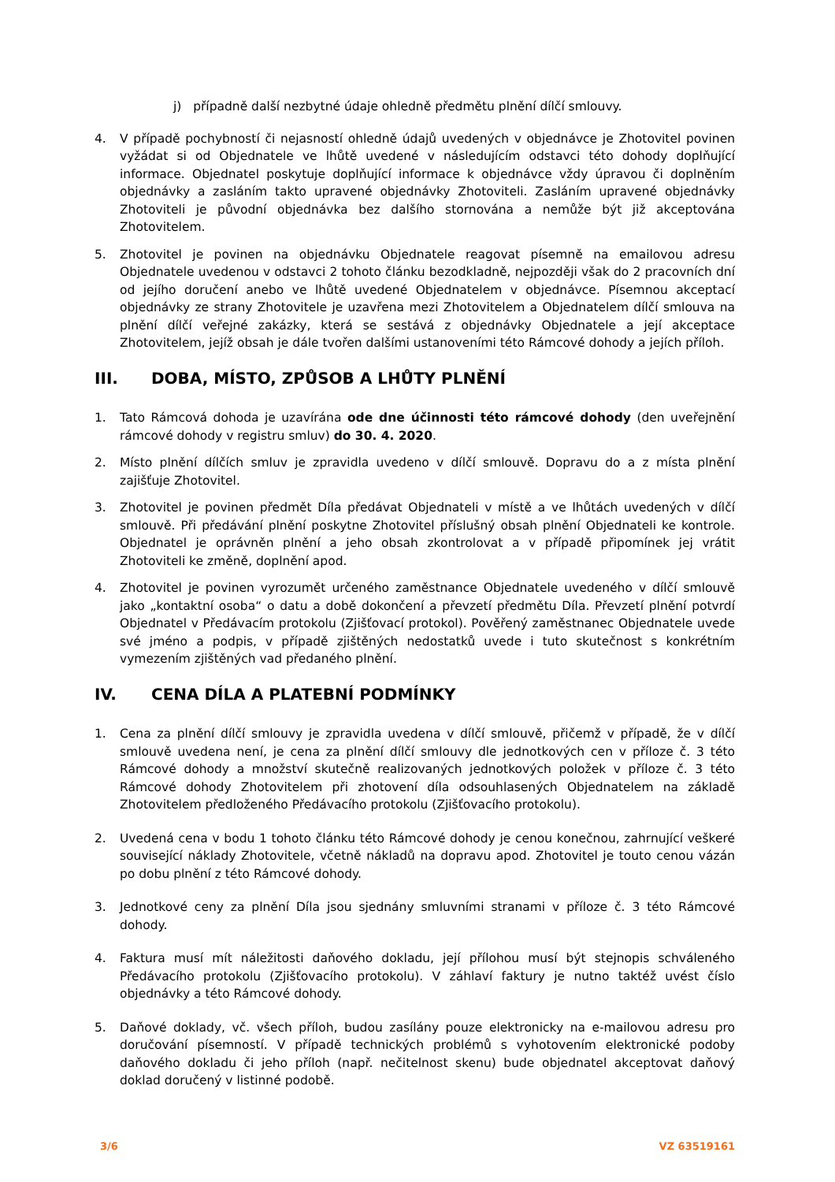j) případně další nezbytné údaje ohledně předmětu plnění dílčí smlouvy.
4. V případě pochybností či nejasností ohledně údajů uvedených v objednávce je Zhotovitel povinen vyžádat si od Objednatele ve lhůtě uvedené v následujícím odstavci této dohody doplňující informace. Objednatel poskytuje doplňující informace k objednávce vždy úpravou či doplněním objednávky a zasláním takto upravené objednávky Zhotoviteli. Zasláním upravené objednávky Zhotoviteli je původní objednávka bez dalšího stornována a nemůže být již akceptována Zhotovitelem.
5. Zhotovitel je povinen na objednávku Objednatele reagovat písemně na emailovou adresu Objednatele uvedenou v odstavci 2 tohoto článku bezodkladně, nejpozději však do 2 pracovních dní od jejího doručení anebo ve lhůtě uvedené Objednatelem v objednávce. Písemnou akceptací objednávky ze strany Zhotovitele je uzavřena mezi Zhotovitelem a Objednatelem dílčí smlouva na plnění dílčí veřejné zakázky, která se sestává z objednávky Objednatele a její akceptace Zhotovitelem, jejíž obsah je dále tvořen dalšími ustanoveními této Rámcové dohody a jejích příloh.
III. DOBA, MÍSTO, ZPŮSOB A LHŮTY PLNĚNÍ
1. Tato Rámcová dohoda je uzavírána ode dne účinnosti této rámcové dohody (den uveřejnění rámcové dohody v registru smluv) do 30. 4. 2020.
2. Místo plnění dílčích smluv je zpravidla uvedeno v dílčí smlouvě. Dopravu do a z místa plnění zajišťuje Zhotovitel.
3. Zhotovitel je povinen předmět Díla předávat Objednateli v místě a ve lhůtách uvedených v dílčí smlouvě. Při předávání plnění poskytne Zhotovitel příslušný obsah plnění Objednateli ke kontrole. Objednatel je oprávněn plnění a jeho obsah zkontrolovat a v případě připomínek jej vrátit Zhotoviteli ke změně, doplnění apod.
4. Zhotovitel je povinen vyrozumět určeného zaměstnance Objednatele uvedeného v dílčí smlouvě jako „kontaktní osoba“ o datu a době dokončení a převzetí předmětu Díla. Převzetí plnění potvrdí Objednatel v Předávacím protokolu (Zjišťovací protokol). Pověřený zaměstnanec Objednatele uvede své jméno a podpis, v případě zjištěných nedostatků uvede i tuto skutečnost s konkrétním vymezením zjištěných vad předaného plnění.
IV. CENA DÍLA A PLATEBNÍ PODMÍNKY
1. Cena za plnění dílčí smlouvy je zpravidla uvedena v dílčí smlouvě, přičemž v případě, že v dílčí smlouvě uvedena není, je cena za plnění dílčí smlouvy dle jednotkových cen v příloze č. 3 této Rámcové dohody a množství skutečně realizovaných jednotkových položek v příloze č. 3 této Rámcové dohody Zhotovitelem při zhotovení díla odsouhlasených Objednatelem na základě Zhotovitelem předloženého Předávacího protokolu (Zjišťovacího protokolu).
2. Uvedená cena v bodu 1 tohoto článku této Rámcové dohody je cenou konečnou, zahrnující veškeré související náklady Zhotovitele, včetně nákladů na dopravu apod. Zhotovitel je touto cenou vázán po dobu plnění z této Rámcové dohody.
3. Jednotkové ceny za plnění Díla jsou sjednány smluvními stranami v příloze č. 3 této Rámcové dohody.
4. Faktura musí mít náležitosti daňového dokladu, její přílohou musí být stejnopis schváleného Předávacího protokolu (Zjišťovacího protokolu). V záhlaví faktury je nutno taktéž uvést číslo objednávky a této Rámcové dohody.
5. Daňové doklady, vč. všech příloh, budou zasílány pouze elektronicky na e-mailovou adresu pro doručování písemností. V případě technických problémů s vyhotovením elektronické podoby daňového dokladu či jeho příloh (např. nečitelnost skenu) bude objednatel akceptovat daňový doklad doručený v listinné podobě.
3/6 VZ 63519161